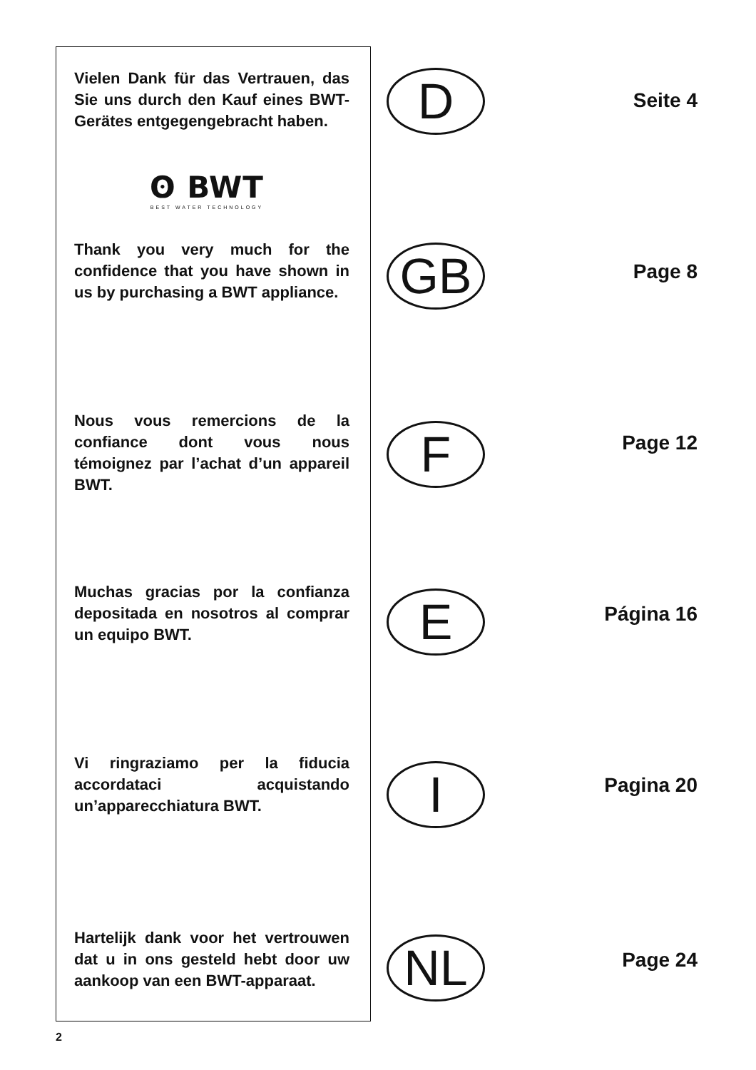Vielen Dank für das Vertrauen, das Sie uns durch den Kauf eines BWT-Gerätes entgegengebracht haben.
D
Seite 4
ʘ BWT
BEST WATER TECHNOLOGY
Thank you very much for the confidence that you have shown in us by purchasing a BWT appliance.
GB
Page 8
Nous vous remercions de la confiance dont vous nous témoignez par l’achat d’un appareil BWT.
F
Page 12
Muchas gracias por la confianza depositada en nosotros al comprar un equipo BWT.
E
Página 16
Vi ringraziamo per la fiducia accordataci acquistando un’apparecchiatura BWT.
I
Pagina 20
Hartelijk dank voor het vertrouwen dat u in ons gesteld hebt door uw aankoop van een BWT-apparaat.
NL
Page 24
2